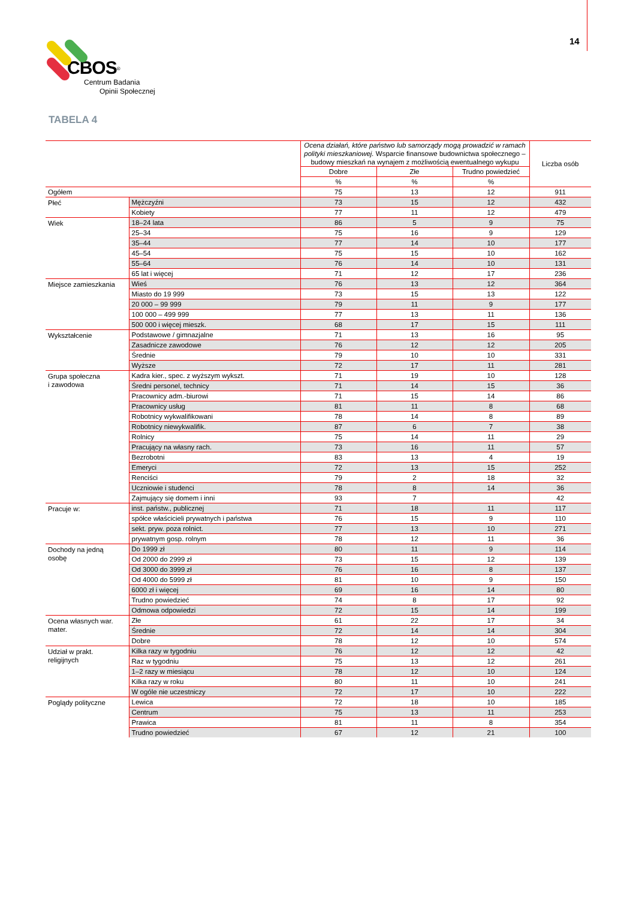14
CBOS<sup>®</sup>
Centrum Badania
Opinii Społecznej
TABELA 4
| | | Ocena działań, które państwo lub samorządy mogą prowadzić w ramach polityki mieszkaniowej. Wsparcie finansowe budownictwa społecznego – budowy mieszkań na wynajem z możliwością ewentualnego wykupu | | | Liczba osób |
| --- | --- | --- | --- | --- | --- |
| | | Dobre | Złe | Trudno powiedzieć | |
| | | % | % | % | |
| Ogółem | | 75 | 13 | 12 | 911 |
| Płeć | Mężczyźni | 73 | 15 | 12 | 432 |
| | Kobiety | 77 | 11 | 12 | 479 |
| Wiek | 18–24 lata | 86 | 5 | 9 | 75 |
| | 25–34 | 75 | 16 | 9 | 129 |
| | 35–44 | 77 | 14 | 10 | 177 |
| | 45–54 | 75 | 15 | 10 | 162 |
| | 55–64 | 76 | 14 | 10 | 131 |
| | 65 lat i więcej | 71 | 12 | 17 | 236 |
| Miejsce zamieszkania | Wieś | 76 | 13 | 12 | 364 |
| | Miasto do 19 999 | 73 | 15 | 13 | 122 |
| | 20 000 – 99 999 | 79 | 11 | 9 | 177 |
| | 100 000 – 499 999 | 77 | 13 | 11 | 136 |
| | 500 000 i więcej mieszk. | 68 | 17 | 15 | 111 |
| Wykształcenie | Podstawowe / gimnazjalne | 71 | 13 | 16 | 95 |
| | Zasadnicze zawodowe | 76 | 12 | 12 | 205 |
| | Średnie | 79 | 10 | 10 | 331 |
| | Wyższe | 72 | 17 | 11 | 281 |
| Grupa społeczna i zawodowa | Kadra kier., spec. z wyższym wykszt. | 71 | 19 | 10 | 128 |
| | Średni personel, technicy | 71 | 14 | 15 | 36 |
| | Pracownicy adm.-biurowi | 71 | 15 | 14 | 86 |
| | Pracownicy usług | 81 | 11 | 8 | 68 |
| | Robotnicy wykwalifikowani | 78 | 14 | 8 | 89 |
| | Robotnicy niewykwalifik. | 87 | 6 | 7 | 38 |
| | Rolnicy | 75 | 14 | 11 | 29 |
| | Pracujący na własny rach. | 73 | 16 | 11 | 57 |
| | Bezrobotni | 83 | 13 | 4 | 19 |
| | Emeryci | 72 | 13 | 15 | 252 |
| | Renciści | 79 | 2 | 18 | 32 |
| | Uczniowie i studenci | 78 | 8 | 14 | 36 |
| | Zajmujący się domem i inni | 93 | 7 | | 42 |
| Pracuje w: | inst. państw., publicznej | 71 | 18 | 11 | 117 |
| | spółce właścicieli prywatnych i państwa | 76 | 15 | 9 | 110 |
| | sekt. pryw. poza rolnict. | 77 | 13 | 10 | 271 |
| | prywatnym gosp. rolnym | 78 | 12 | 11 | 36 |
| Dochody na jedną osobę | Do 1999 zł | 80 | 11 | 9 | 114 |
| | Od 2000 do 2999 zł | 73 | 15 | 12 | 139 |
| | Od 3000 do 3999 zł | 76 | 16 | 8 | 137 |
| | Od 4000 do 5999 zł | 81 | 10 | 9 | 150 |
| | 6000 zł i więcej | 69 | 16 | 14 | 80 |
| | Trudno powiedzieć | 74 | 8 | 17 | 92 |
| | Odmowa odpowiedzi | 72 | 15 | 14 | 199 |
| Ocena własnych war. mater. | Złe | 61 | 22 | 17 | 34 |
| | Średnie | 72 | 14 | 14 | 304 |
| | Dobre | 78 | 12 | 10 | 574 |
| Udział w prakt. religijnych | Kilka razy w tygodniu | 76 | 12 | 12 | 42 |
| | Raz w tygodniu | 75 | 13 | 12 | 261 |
| | 1–2 razy w miesiącu | 78 | 12 | 10 | 124 |
| | Kilka razy w roku | 80 | 11 | 10 | 241 |
| | W ogóle nie uczestniczy | 72 | 17 | 10 | 222 |
| Poglądy polityczne | Lewica | 72 | 18 | 10 | 185 |
| | Centrum | 75 | 13 | 11 | 253 |
| | Prawica | 81 | 11 | 8 | 354 |
| | Trudno powiedzieć | 67 | 12 | 21 | 100 |